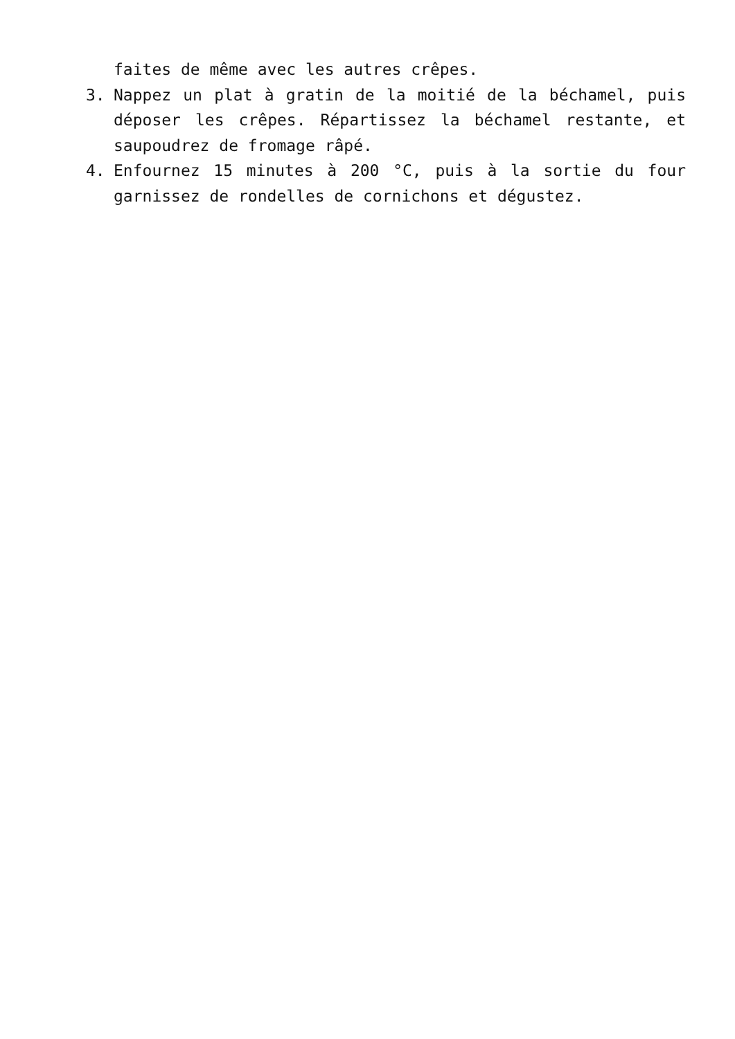faites de même avec les autres crêpes.
3. Nappez un plat à gratin de la moitié de la béchamel, puis déposer les crêpes. Répartissez la béchamel restante, et saupoudrez de fromage râpé.
4. Enfournez 15 minutes à 200 °C, puis à la sortie du four garnissez de rondelles de cornichons et dégustez.